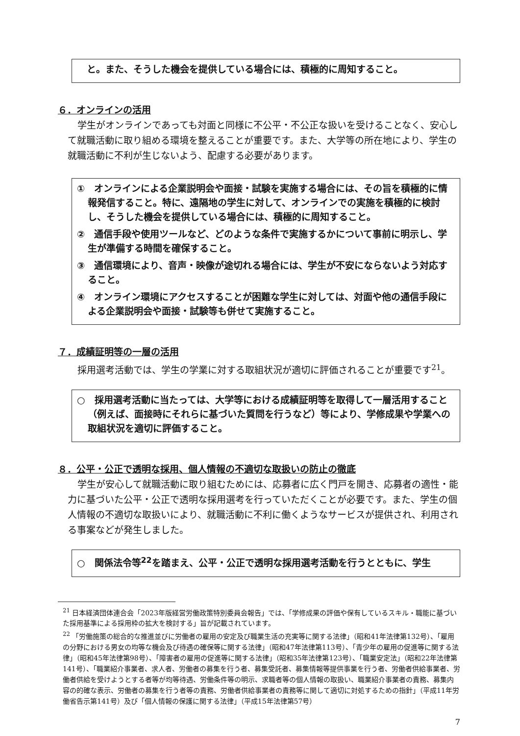と。また、そうした機会を提供している場合には、積極的に周知すること。
６．オンラインの活用
学生がオンラインであっても対面と同様に不公平・不公正な扱いを受けることなく、安心して就職活動に取り組める環境を整えることが重要です。また、大学等の所在地により、学生の就職活動に不利が生じないよう、配慮する必要があります。
①　オンラインによる企業説明会や面接・試験を実施する場合には、その旨を積極的に情報発信すること。特に、遠隔地の学生に対して、オンラインでの実施を積極的に検討し、そうした機会を提供している場合には、積極的に周知すること。
②　通信手段や使用ツールなど、どのような条件で実施するかについて事前に明示し、学生が準備する時間を確保すること。
③　通信環境により、音声・映像が途切れる場合には、学生が不安にならないよう対応すること。
④　オンライン環境にアクセスすることが困難な学生に対しては、対面や他の通信手段による企業説明会や面接・試験等も併せて実施すること。
７．成績証明等の一層の活用
採用選考活動では、学生の学業に対する取組状況が適切に評価されることが重要です<sup>21</sup>。
○　採用選考活動に当たっては、大学等における成績証明等を取得して一層活用すること（例えば、面接時にそれらに基づいた質問を行うなど）等により、学修成果や学業への取組状況を適切に評価すること。
８．公平・公正で透明な採用、個人情報の不適切な取扱いの防止の徹底
学生が安心して就職活動に取り組むためには、応募者に広く門戸を開き、応募者の適性・能力に基づいた公平・公正で透明な採用選考を行っていただくことが必要です。また、学生の個人情報の不適切な取扱いにより、就職活動に不利に働くようなサービスが提供され、利用される事案などが発生しました。
○　関係法令等<sup>22</sup>を踏まえ、公平・公正で透明な採用選考活動を行うとともに、学生
<sup>21</sup> 日本経済団体連合会「2023年版経営労働政策特別委員会報告」では、「学修成果の評価や保有しているスキル・職能に基づいた採用基準による採用枠の拡大を検討する」旨が記載されています。
<sup>22</sup> 「労働施策の総合的な推進並びに労働者の雇用の安定及び職業生活の充実等に関する法律」（昭和41年法律第132号）、「雇用の分野における男女の均等な機会及び待遇の確保等に関する法律」（昭和47年法律第113号）、「青少年の雇用の促進等に関する法律」（昭和45年法律第98号）、「障害者の雇用の促進等に関する法律」（昭和35年法律第123号）、「職業安定法」（昭和22年法律第141号）、「職業紹介事業者、求人者、労働者の募集を行う者、募集受託者、募集情報等提供事業を行う者、労働者供給事業者、労働者供給を受けようとする者等が均等待遇、労働条件等の明示、求職者等の個人情報の取扱い、職業紹介事業者の責務、募集内容の的確な表示、労働者の募集を行う者等の責務、労働者供給事業者の責務等に関して適切に対処するための指針」（平成11年労働省告示第141号）及び「個人情報の保護に関する法律」（平成15年法律第57号）
7